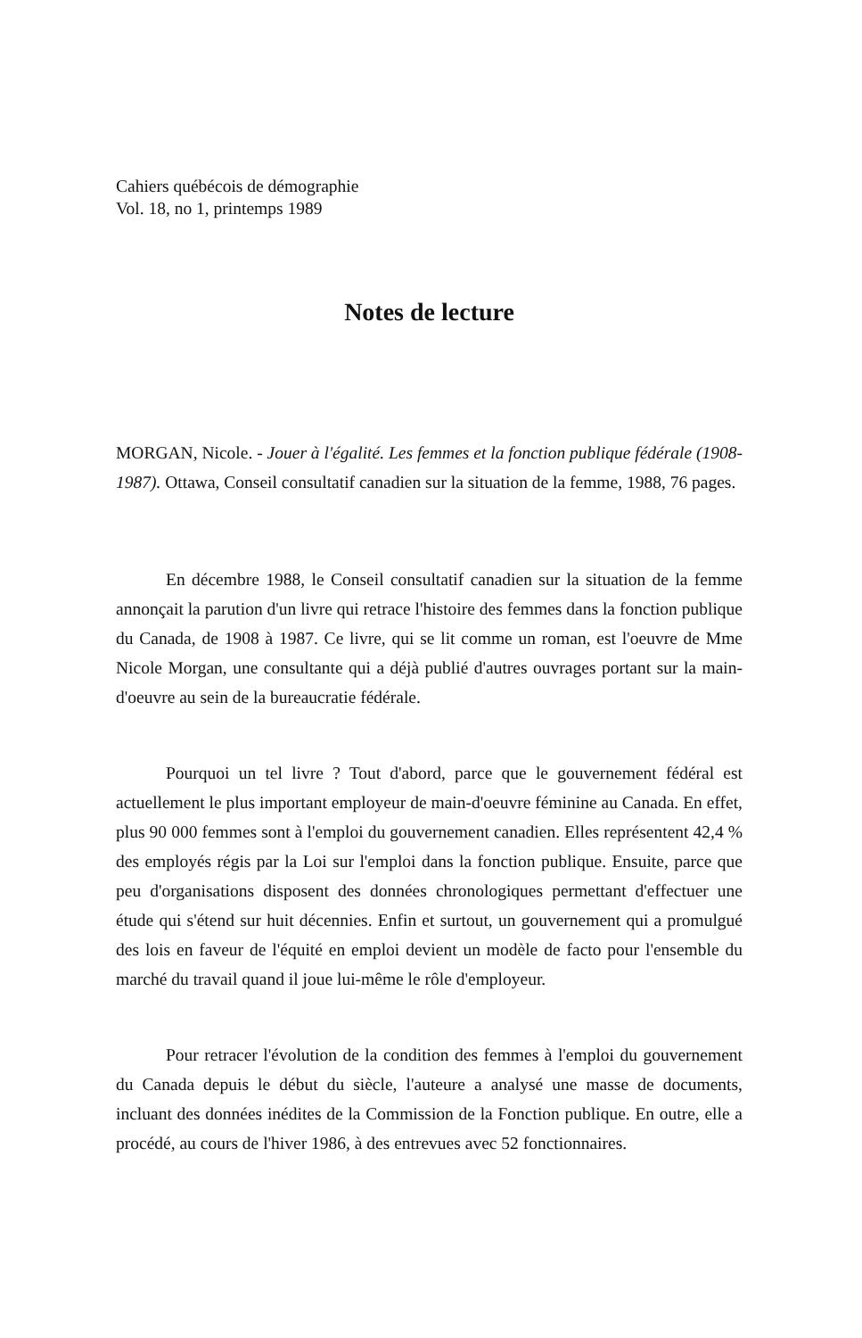Cahiers québécois de démographie
Vol. 18, no 1, printemps 1989
Notes de lecture
MORGAN, Nicole. - Jouer à l'égalité. Les femmes et la fonction publique fédérale (1908-1987). Ottawa, Conseil consultatif canadien sur la situation de la femme, 1988, 76 pages.
En décembre 1988, le Conseil consultatif canadien sur la situation de la femme annonçait la parution d'un livre qui retrace l'histoire des femmes dans la fonction publique du Canada, de 1908 à 1987. Ce livre, qui se lit comme un roman, est l'oeuvre de Mme Nicole Morgan, une consultante qui a déjà publié d'autres ouvrages portant sur la main-d'oeuvre au sein de la bureaucratie fédérale.
Pourquoi un tel livre ? Tout d'abord, parce que le gouvernement fédéral est actuellement le plus important employeur de main-d'oeuvre féminine au Canada. En effet, plus 90 000 femmes sont à l'emploi du gouvernement canadien. Elles représentent 42,4 % des employés régis par la Loi sur l'emploi dans la fonction publique. Ensuite, parce que peu d'organisations disposent des données chronologiques permettant d'effectuer une étude qui s'étend sur huit décennies. Enfin et surtout, un gouvernement qui a promulgué des lois en faveur de l'équité en emploi devient un modèle de facto pour l'ensemble du marché du travail quand il joue lui-même le rôle d'employeur.
Pour retracer l'évolution de la condition des femmes à l'emploi du gouvernement du Canada depuis le début du siècle, l'auteure a analysé une masse de documents, incluant des données inédites de la Commission de la Fonction publique. En outre, elle a procédé, au cours de l'hiver 1986, à des entrevues avec 52 fonctionnaires.